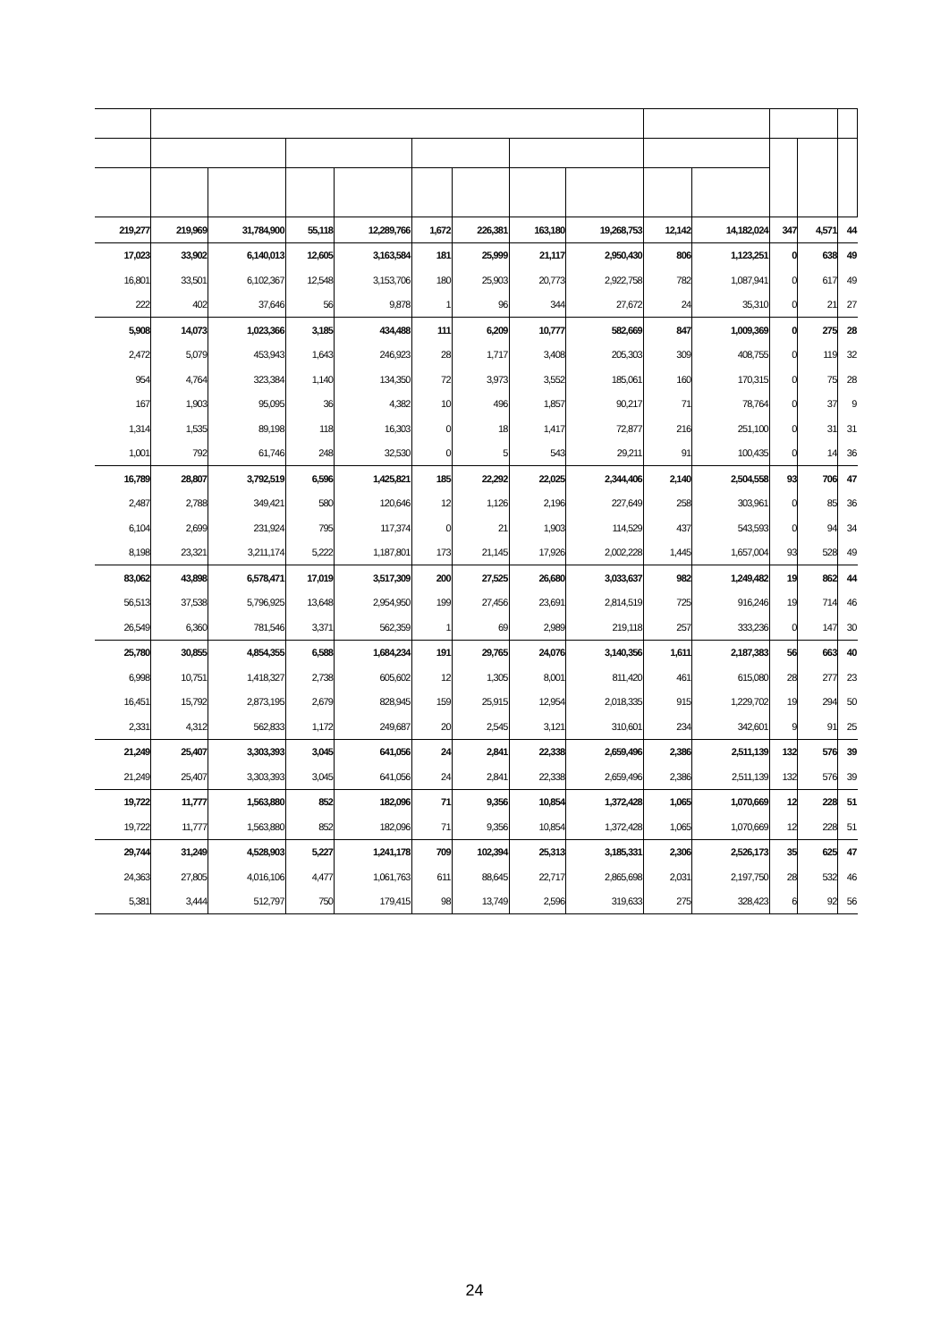| 219,277 | 219,969 | 31,784,900 | 55,118 | 12,289,766 | 1,672 | 226,381 | 163,180 | 19,268,753 | 12,142 | 14,182,024 | 347 | 4,571 | 44 |
| 17,023 | 33,902 | 6,140,013 | 12,605 | 3,163,584 | 181 | 25,999 | 21,117 | 2,950,430 | 806 | 1,123,251 | 0 | 638 | 49 |
| 16,801 | 33,501 | 6,102,367 | 12,548 | 3,153,706 | 180 | 25,903 | 20,773 | 2,922,758 | 782 | 1,087,941 | 0 | 617 | 49 |
| 222 | 402 | 37,646 | 56 | 9,878 | 1 | 96 | 344 | 27,672 | 24 | 35,310 | 0 | 21 | 27 |
| 5,908 | 14,073 | 1,023,366 | 3,185 | 434,488 | 111 | 6,209 | 10,777 | 582,669 | 847 | 1,009,369 | 0 | 275 | 28 |
| 2,472 | 5,079 | 453,943 | 1,643 | 246,923 | 28 | 1,717 | 3,408 | 205,303 | 309 | 408,755 | 0 | 119 | 32 |
| 954 | 4,764 | 323,384 | 1,140 | 134,350 | 72 | 3,973 | 3,552 | 185,061 | 160 | 170,315 | 0 | 75 | 28 |
| 167 | 1,903 | 95,095 | 36 | 4,382 | 10 | 496 | 1,857 | 90,217 | 71 | 78,764 | 0 | 37 | 9 |
| 1,314 | 1,535 | 89,198 | 118 | 16,303 | 0 | 18 | 1,417 | 72,877 | 216 | 251,100 | 0 | 31 | 31 |
| 1,001 | 792 | 61,746 | 248 | 32,530 | 0 | 5 | 543 | 29,211 | 91 | 100,435 | 0 | 14 | 36 |
| 16,789 | 28,807 | 3,792,519 | 6,596 | 1,425,821 | 185 | 22,292 | 22,025 | 2,344,406 | 2,140 | 2,504,558 | 93 | 706 | 47 |
| 2,487 | 2,788 | 349,421 | 580 | 120,646 | 12 | 1,126 | 2,196 | 227,649 | 258 | 303,961 | 0 | 85 | 36 |
| 6,104 | 2,699 | 231,924 | 795 | 117,374 | 0 | 21 | 1,903 | 114,529 | 437 | 543,593 | 0 | 94 | 34 |
| 8,198 | 23,321 | 3,211,174 | 5,222 | 1,187,801 | 173 | 21,145 | 17,926 | 2,002,228 | 1,445 | 1,657,004 | 93 | 528 | 49 |
| 83,062 | 43,898 | 6,578,471 | 17,019 | 3,517,309 | 200 | 27,525 | 26,680 | 3,033,637 | 982 | 1,249,482 | 19 | 862 | 44 |
| 56,513 | 37,538 | 5,796,925 | 13,648 | 2,954,950 | 199 | 27,456 | 23,691 | 2,814,519 | 725 | 916,246 | 19 | 714 | 46 |
| 26,549 | 6,360 | 781,546 | 3,371 | 562,359 | 1 | 69 | 2,989 | 219,118 | 257 | 333,236 | 0 | 147 | 30 |
| 25,780 | 30,855 | 4,854,355 | 6,588 | 1,684,234 | 191 | 29,765 | 24,076 | 3,140,356 | 1,611 | 2,187,383 | 56 | 663 | 40 |
| 6,998 | 10,751 | 1,418,327 | 2,738 | 605,602 | 12 | 1,305 | 8,001 | 811,420 | 461 | 615,080 | 28 | 277 | 23 |
| 16,451 | 15,792 | 2,873,195 | 2,679 | 828,945 | 159 | 25,915 | 12,954 | 2,018,335 | 915 | 1,229,702 | 19 | 294 | 50 |
| 2,331 | 4,312 | 562,833 | 1,172 | 249,687 | 20 | 2,545 | 3,121 | 310,601 | 234 | 342,601 | 9 | 91 | 25 |
| 21,249 | 25,407 | 3,303,393 | 3,045 | 641,056 | 24 | 2,841 | 22,338 | 2,659,496 | 2,386 | 2,511,139 | 132 | 576 | 39 |
| 21,249 | 25,407 | 3,303,393 | 3,045 | 641,056 | 24 | 2,841 | 22,338 | 2,659,496 | 2,386 | 2,511,139 | 132 | 576 | 39 |
| 19,722 | 11,777 | 1,563,880 | 852 | 182,096 | 71 | 9,356 | 10,854 | 1,372,428 | 1,065 | 1,070,669 | 12 | 228 | 51 |
| 19,722 | 11,777 | 1,563,880 | 852 | 182,096 | 71 | 9,356 | 10,854 | 1,372,428 | 1,065 | 1,070,669 | 12 | 228 | 51 |
| 29,744 | 31,249 | 4,528,903 | 5,227 | 1,241,178 | 709 | 102,394 | 25,313 | 3,185,331 | 2,306 | 2,526,173 | 35 | 625 | 47 |
| 24,363 | 27,805 | 4,016,106 | 4,477 | 1,061,763 | 611 | 88,645 | 22,717 | 2,865,698 | 2,031 | 2,197,750 | 28 | 532 | 46 |
| 5,381 | 3,444 | 512,797 | 750 | 179,415 | 98 | 13,749 | 2,596 | 319,633 | 275 | 328,423 | 6 | 92 | 56 |
24